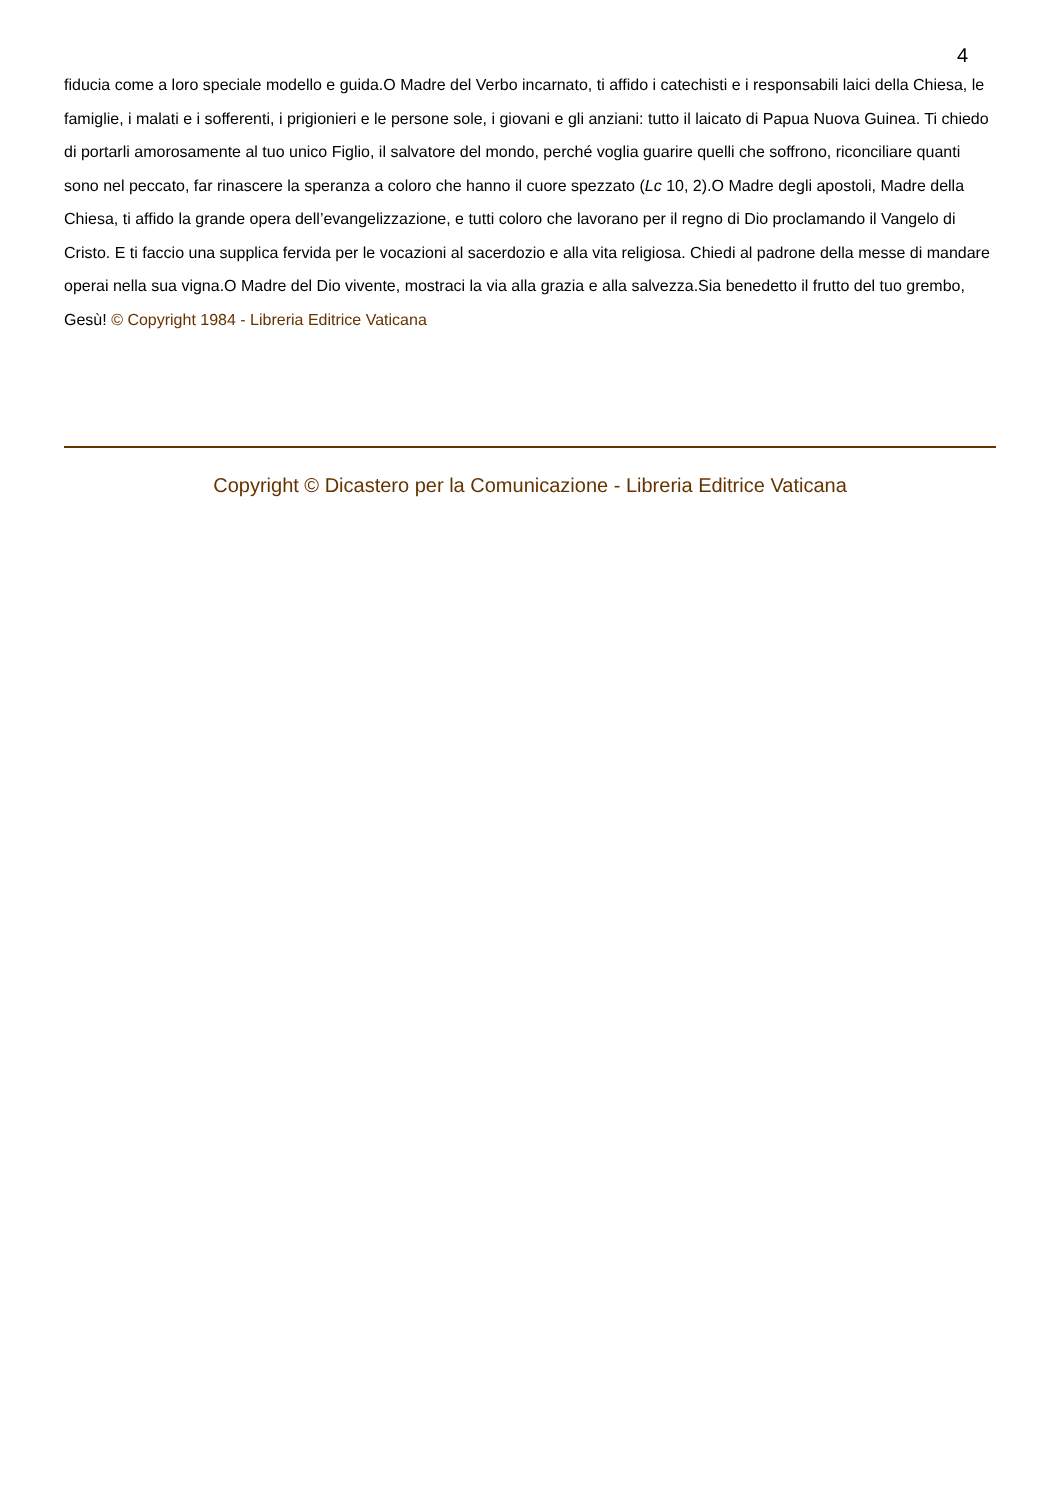4
fiducia come a loro speciale modello e guida.O Madre del Verbo incarnato, ti affido i catechisti e i responsabili laici della Chiesa, le famiglie, i malati e i sofferenti, i prigionieri e le persone sole, i giovani e gli anziani: tutto il laicato di Papua Nuova Guinea. Ti chiedo di portarli amorosamente al tuo unico Figlio, il salvatore del mondo, perché voglia guarire quelli che soffrono, riconciliare quanti sono nel peccato, far rinascere la speranza a coloro che hanno il cuore spezzato (Lc 10, 2).O Madre degli apostoli, Madre della Chiesa, ti affido la grande opera dell’evangelizzazione, e tutti coloro che lavorano per il regno di Dio proclamando il Vangelo di Cristo. E ti faccio una supplica fervida per le vocazioni al sacerdozio e alla vita religiosa. Chiedi al padrone della messe di mandare operai nella sua vigna.O Madre del Dio vivente, mostraci la via alla grazia e alla salvezza.Sia benedetto il frutto del tuo grembo, Gesù! © Copyright 1984 - Libreria Editrice Vaticana
Copyright © Dicastero per la Comunicazione - Libreria Editrice Vaticana